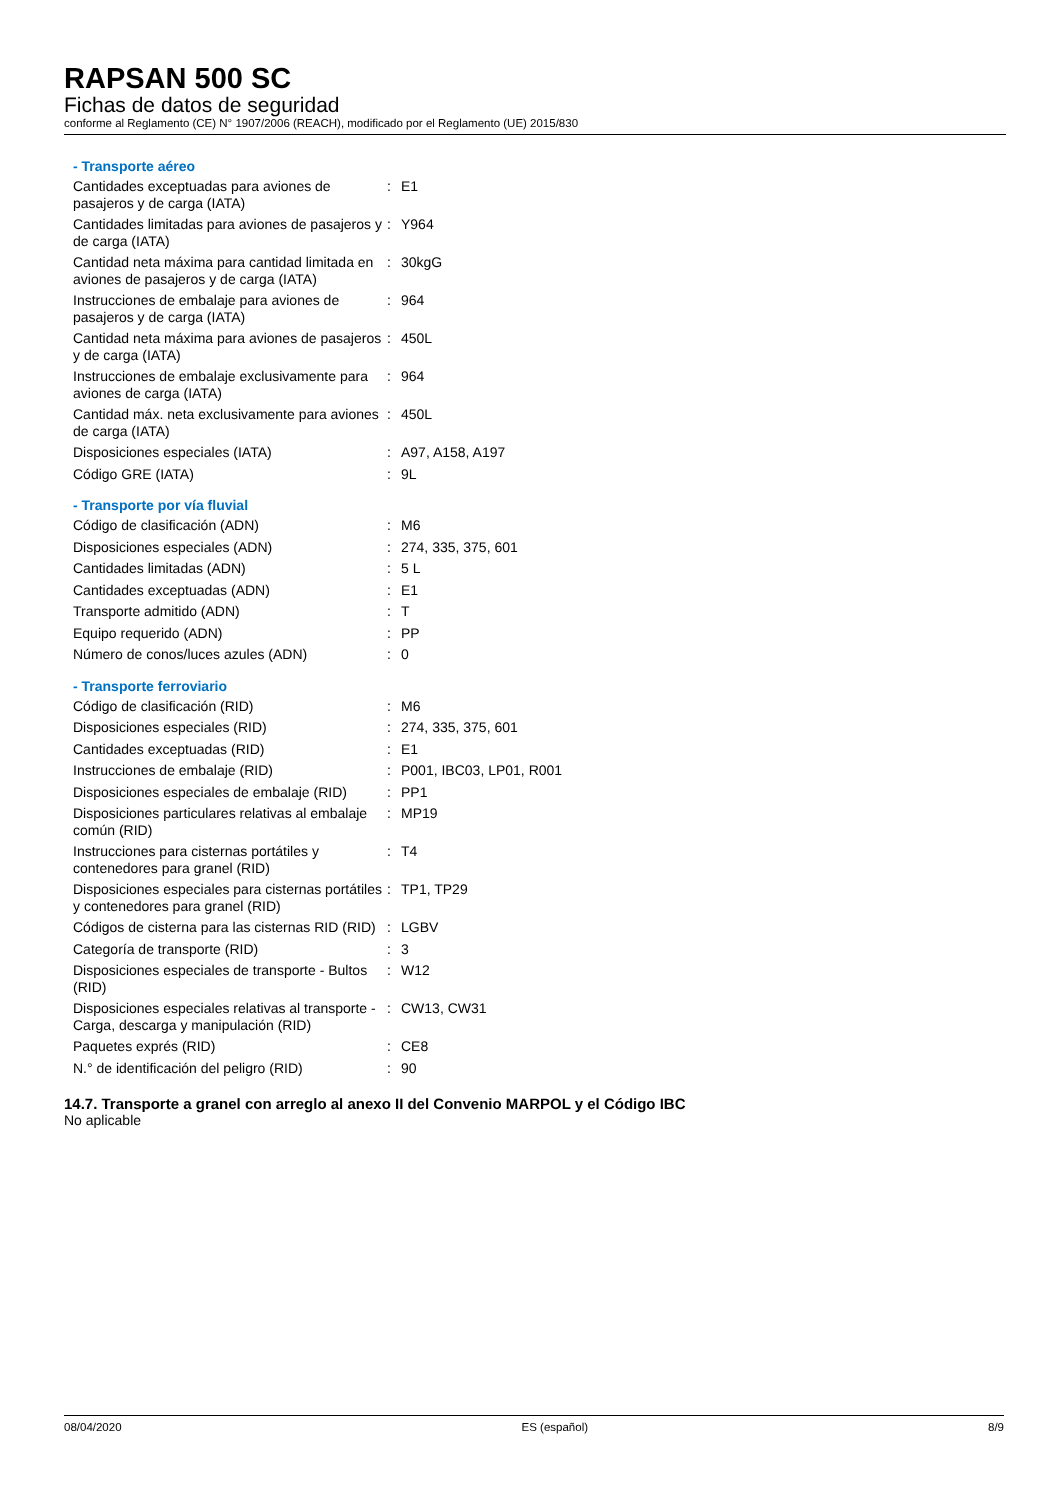RAPSAN 500 SC
Fichas de datos de seguridad
conforme al Reglamento (CE) N° 1907/2006 (REACH), modificado por el Reglamento (UE) 2015/830
- Transporte aéreo
| Cantidades exceptuadas para aviones de pasajeros y de carga (IATA) | : | E1 |
| Cantidades limitadas para aviones de pasajeros y de carga (IATA) | : | Y964 |
| Cantidad neta máxima para cantidad limitada en aviones de pasajeros y de carga (IATA) | : | 30kgG |
| Instrucciones de embalaje para aviones de pasajeros y de carga (IATA) | : | 964 |
| Cantidad neta máxima para aviones de pasajeros y de carga (IATA) | : | 450L |
| Instrucciones de embalaje exclusivamente para aviones de carga (IATA) | : | 964 |
| Cantidad máx. neta exclusivamente para aviones de carga (IATA) | : | 450L |
| Disposiciones especiales (IATA) | : | A97, A158, A197 |
| Código GRE (IATA) | : | 9L |
- Transporte por vía fluvial
| Código de clasificación (ADN) | : | M6 |
| Disposiciones especiales (ADN) | : | 274, 335, 375, 601 |
| Cantidades limitadas (ADN) | : | 5 L |
| Cantidades exceptuadas (ADN) | : | E1 |
| Transporte admitido (ADN) | : | T |
| Equipo requerido (ADN) | : | PP |
| Número de conos/luces azules (ADN) | : | 0 |
- Transporte ferroviario
| Código de clasificación (RID) | : | M6 |
| Disposiciones especiales (RID) | : | 274, 335, 375, 601 |
| Cantidades exceptuadas (RID) | : | E1 |
| Instrucciones de embalaje (RID) | : | P001, IBC03, LP01, R001 |
| Disposiciones especiales de embalaje (RID) | : | PP1 |
| Disposiciones particulares relativas al embalaje común (RID) | : | MP19 |
| Instrucciones para cisternas portátiles y contenedores para granel (RID) | : | T4 |
| Disposiciones especiales para cisternas portátiles y contenedores para granel (RID) | : | TP1, TP29 |
| Códigos de cisterna para las cisternas RID (RID) | : | LGBV |
| Categoría de transporte (RID) | : | 3 |
| Disposiciones especiales de transporte - Bultos (RID) | : | W12 |
| Disposiciones especiales relativas al transporte - Carga, descarga y manipulación (RID) | : | CW13, CW31 |
| Paquetes exprés (RID) | : | CE8 |
| N.° de identificación del peligro (RID) | : | 90 |
14.7. Transporte a granel con arreglo al anexo II del Convenio MARPOL y el Código IBC
No aplicable
08/04/2020 ES (español) 8/9